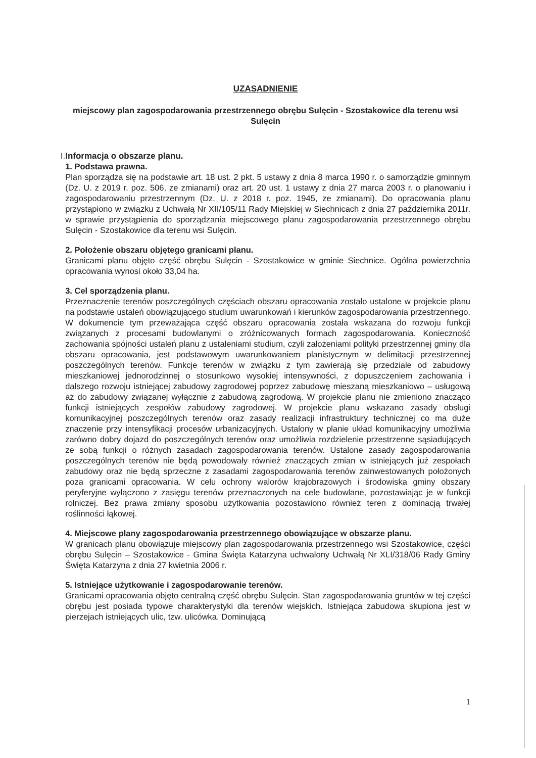UZASADNIENIE
miejscowy plan zagospodarowania przestrzennego obrębu Sulęcin - Szostakowice dla terenu wsi Sulęcin
I. Informacja o obszarze planu.
1. Podstawa prawna.
Plan sporządza się na podstawie art. 18 ust. 2 pkt. 5 ustawy z dnia 8 marca 1990 r. o samorządzie gminnym (Dz. U. z 2019 r. poz. 506, ze zmianami) oraz art. 20 ust. 1 ustawy z dnia 27 marca 2003 r. o planowaniu i zagospodarowaniu przestrzennym (Dz. U. z 2018 r. poz. 1945, ze zmianami). Do opracowania planu przystąpiono w związku z Uchwałą Nr XII/105/11 Rady Miejskiej w Siechnicach z dnia 27 października 2011r. w sprawie przystąpienia do sporządzania miejscowego planu zagospodarowania przestrzennego obrębu Sulęcin - Szostakowice dla terenu wsi Sulęcin.
2. Położenie obszaru objętego granicami planu.
Granicami planu objęto część obrębu Sulęcin - Szostakowice w gminie Siechnice. Ogólna powierzchnia opracowania wynosi około 33,04 ha.
3. Cel sporządzenia planu.
Przeznaczenie terenów poszczególnych częściach obszaru opracowania zostało ustalone w projekcie planu na podstawie ustaleń obowiązującego studium uwarunkowań i kierunków zagospodarowania przestrzennego. W dokumencie tym przeważająca część obszaru opracowania została wskazana do rozwoju funkcji związanych z procesami budowlanymi o zróżnicowanych formach zagospodarowania. Konieczność zachowania spójności ustaleń planu z ustaleniami studium, czyli założeniami polityki przestrzennej gminy dla obszaru opracowania, jest podstawowym uwarunkowaniem planistycznym w delimitacji przestrzennej poszczególnych terenów. Funkcje terenów w związku z tym zawierają się przedziale od zabudowy mieszkaniowej jednorodzinnej o stosunkowo wysokiej intensywności, z dopuszczeniem zachowania i dalszego rozwoju istniejącej zabudowy zagrodowej poprzez zabudowę mieszaną mieszkaniowo – usługową aż do zabudowy związanej wyłącznie z zabudową zagrodową. W projekcie planu nie zmieniono znacząco funkcji istniejących zespołów zabudowy zagrodowej. W projekcie planu wskazano zasady obsługi komunikacyjnej poszczególnych terenów oraz zasady realizacji infrastruktury technicznej co ma duże znaczenie przy intensyfikacji procesów urbanizacyjnych. Ustalony w planie układ komunikacyjny umożliwia zarówno dobry dojazd do poszczególnych terenów oraz umożliwia rozdzielenie przestrzenne sąsiadujących ze sobą funkcji o różnych zasadach zagospodarowania terenów. Ustalone zasady zagospodarowania poszczególnych terenów nie będą powodowały również znaczących zmian w istniejących już zespołach zabudowy oraz nie będą sprzeczne z zasadami zagospodarowania terenów zainwestowanych położonych poza granicami opracowania. W celu ochrony walorów krajobrazowych i środowiska gminy obszary peryferyjne wyłączono z zasięgu terenów przeznaczonych na cele budowlane, pozostawiając je w funkcji rolniczej. Bez prawa zmiany sposobu użytkowania pozostawiono również teren z dominacją trwałej roślinności łąkowej.
4. Miejscowe plany zagospodarowania przestrzennego obowiązujące w obszarze planu.
W granicach planu obowiązuje miejscowy plan zagospodarowania przestrzennego wsi Szostakowice, części obrębu Sulęcin – Szostakowice - Gmina Święta Katarzyna uchwalony Uchwałą Nr XLI/318/06 Rady Gminy Święta Katarzyna z dnia 27 kwietnia 2006 r.
5. Istniejące użytkowanie i zagospodarowanie terenów.
Granicami opracowania objęto centralną część obrębu Sulęcin. Stan zagospodarowania gruntów w tej części obrębu jest posiada typowe charakterystyki dla terenów wiejskich. Istniejąca zabudowa skupiona jest w pierzejach istniejących ulic, tzw. ulicówka. Dominującą
1